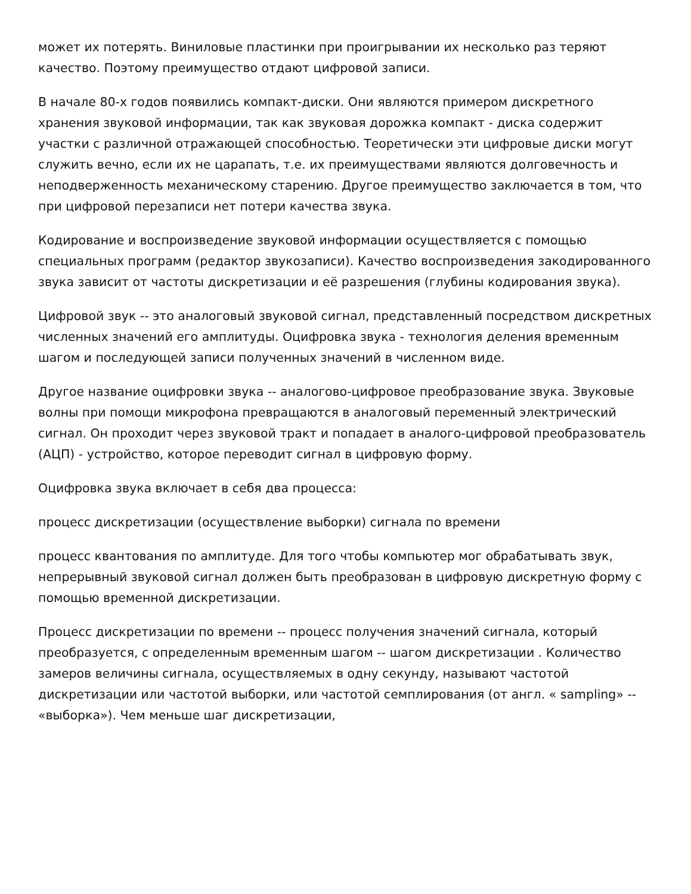может их потерять. Виниловые пластинки при проигрывании их несколько раз теряют качество. Поэтому преимущество отдают цифровой записи.
В начале 80-х годов появились компакт-диски. Они являются примером дискретного хранения звуковой информации, так как звуковая дорожка компакт - диска содержит участки с различной отражающей способностью. Теоретически эти цифровые диски могут служить вечно, если их не царапать, т.е. их преимуществами являются долговечность и неподверженность механическому старению. Другое преимущество заключается в том, что при цифровой перезаписи нет потери качества звука.
Кодирование и воспроизведение звуковой информации осуществляется с помощью специальных программ (редактор звукозаписи). Качество воспроизведения закодированного звука зависит от частоты дискретизации и её разрешения (глубины кодирования звука).
Цифровой звук -- это аналоговый звуковой сигнал, представленный посредством дискретных численных значений его амплитуды. Оцифровка звука - технология деления временным шагом и последующей записи полученных значений в численном виде.
Другое название оцифровки звука -- аналогово-цифровое преобразование звука. Звуковые волны при помощи микрофона превращаются в аналоговый переменный электрический сигнал. Он проходит через звуковой тракт и попадает в аналого-цифровой преобразователь (АЦП) - устройство, которое переводит сигнал в цифровую форму.
Оцифровка звука включает в себя два процесса:
процесс дискретизации (осуществление выборки) сигнала по времени
процесс квантования по амплитуде. Для того чтобы компьютер мог обрабатывать звук, непрерывный звуковой сигнал должен быть преобразован в цифровую дискретную форму с помощью временной дискретизации.
Процесс дискретизации по времени -- процесс получения значений сигнала, который преобразуется, с определенным временным шагом -- шагом дискретизации . Количество замеров величины сигнала, осуществляемых в одну секунду, называют частотой дискретизации или частотой выборки, или частотой семплирования (от англ. « sampling» -- «выборка»). Чем меньше шаг дискретизации,